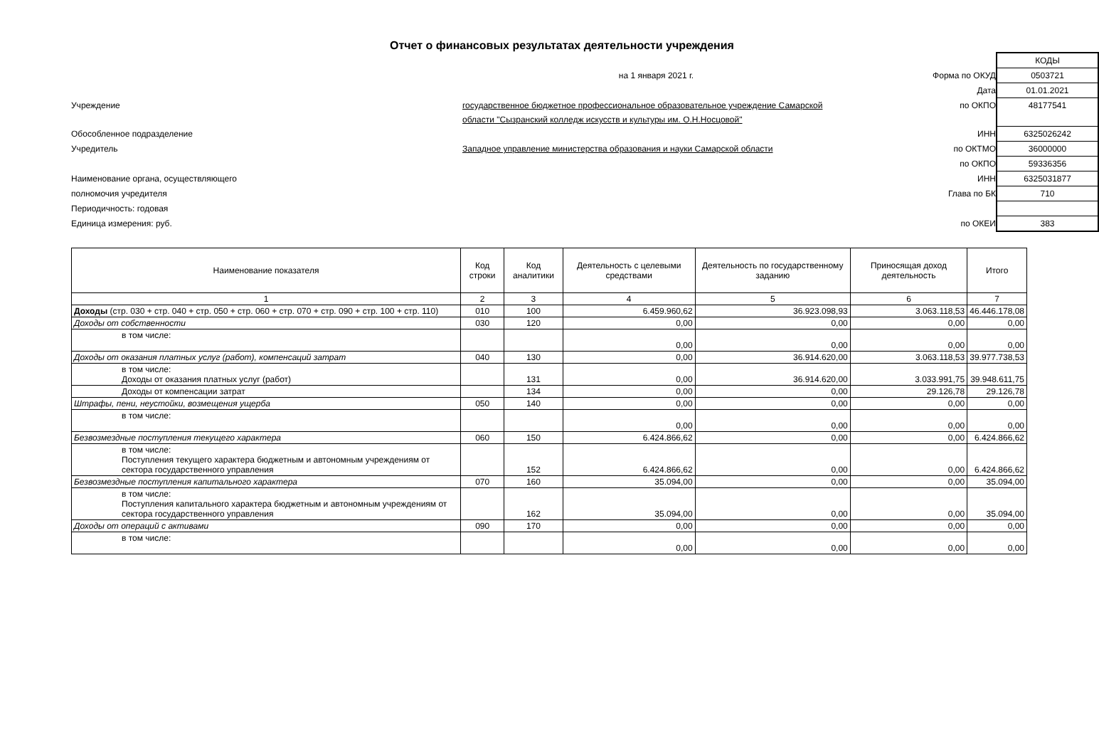Отчет о финансовых результатах деятельности учреждения
КОДЫ
на 1 января 2021 г.
Форма по ОКУД
0503721
Дата
01.01.2021
Учреждение
государственное бюджетное профессиональное образовательное учреждение Самарской области "Сызранский колледж искусств и культуры им. О.Н.Носцовой"
по ОКПО
48177541
Обособленное подразделение
ИНН
6325026242
Учредитель
Западное управление министерства образования и науки Самарской области
по ОКТМО
36000000
по ОКПО
59336356
Наименование органа, осуществляющего
ИНН
6325031877
полномочия учредителя
Глава по БК
710
Периодичность: годовая
Единица измерения: руб.
по ОКЕИ
383
| Наименование показателя | Код строки | Код аналитики | Деятельность с целевыми средствами | Деятельность по государственному заданию | Приносящая доход деятельность | Итого |
| --- | --- | --- | --- | --- | --- | --- |
| 1 | 2 | 3 | 4 | 5 | 6 | 7 |
| Доходы (стр. 030 + стр. 040 + стр. 050 + стр. 060 + стр. 070 + стр. 090 + стр. 100 + стр. 110) | 010 | 100 | 6.459.960,62 | 36.923.098,93 | 3.063.118,53 | 46.446.178,08 |
| Доходы от собственности | 030 | 120 | 0,00 | 0,00 | 0,00 | 0,00 |
| в том числе: | | | 0,00 | 0,00 | 0,00 | 0,00 |
| Доходы от оказания платных услуг (работ), компенсаций затрат | 040 | 130 | 0,00 | 36.914.620,00 | 3.063.118,53 | 39.977.738,53 |
| в том числе: Доходы от оказания платных услуг (работ) | | 131 | 0,00 | 36.914.620,00 | 3.033.991,75 | 39.948.611,75 |
| Доходы от компенсации затрат | | 134 | 0,00 | 0,00 | 29.126,78 | 29.126,78 |
| Штрафы, пени, неустойки, возмещения ущерба | 050 | 140 | 0,00 | 0,00 | 0,00 | 0,00 |
| в том числе: | | | 0,00 | 0,00 | 0,00 | 0,00 |
| Безвозмездные поступления текущего характера | 060 | 150 | 6.424.866,62 | 0,00 | 0,00 | 6.424.866,62 |
| в том числе: Поступления текущего характера бюджетным и автономным учреждениям от сектора государственного управления | | 152 | 6.424.866,62 | 0,00 | 0,00 | 6.424.866,62 |
| Безвозмездные поступления капитального характера | 070 | 160 | 35.094,00 | 0,00 | 0,00 | 35.094,00 |
| в том числе: Поступления капитального характера бюджетным и автономным учреждениям от сектора государственного управления | | 162 | 35.094,00 | 0,00 | 0,00 | 35.094,00 |
| Доходы от операций с активами | 090 | 170 | 0,00 | 0,00 | 0,00 | 0,00 |
| в том числе: | | | 0,00 | 0,00 | 0,00 | 0,00 |